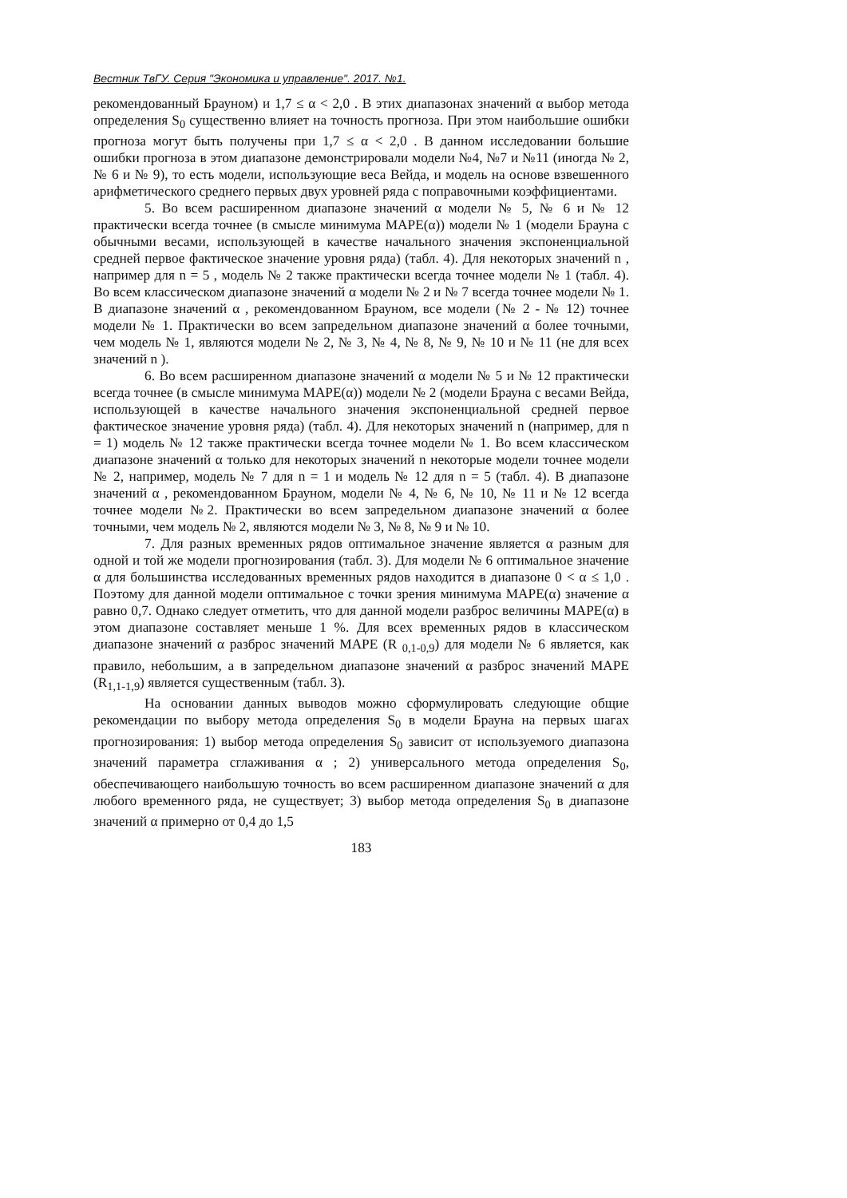Вестник ТвГУ. Серия "Экономика и управление". 2017. №1.
рекомендованный Брауном) и 1,7 ≤ α < 2,0 . В этих диапазонах значений α выбор метода определения S<sub>0</sub> существенно влияет на точность прогноза. При этом наибольшие ошибки прогноза могут быть получены при 1,7 ≤ α < 2,0 . В данном исследовании большие ошибки прогноза в этом диапазоне демонстрировали модели №4, №7 и №11 (иногда № 2, № 6 и № 9), то есть модели, использующие веса Вейда, и модель на основе взвешенного арифметического среднего первых двух уровней ряда с поправочными коэффициентами.
5. Во всем расширенном диапазоне значений α модели № 5, № 6 и № 12 практически всегда точнее (в смысле минимума MAPE(α)) модели № 1 (модели Брауна с обычными весами, использующей в качестве начального значения экспоненциальной средней первое фактическое значение уровня ряда) (табл. 4). Для некоторых значений n , например для n = 5 , модель № 2 также практически всегда точнее модели № 1 (табл. 4). Во всем классическом диапазоне значений α модели № 2 и № 7 всегда точнее модели № 1. В диапазоне значений α , рекомендованном Брауном, все модели (№ 2 - № 12) точнее модели № 1. Практически во всем запредельном диапазоне значений α более точными, чем модель № 1, являются модели № 2, № 3, № 4, № 8, № 9, № 10 и № 11 (не для всех значений n ).
6. Во всем расширенном диапазоне значений α модели № 5 и № 12 практически всегда точнее (в смысле минимума MAPE(α)) модели № 2 (модели Брауна с весами Вейда, использующей в качестве начального значения экспоненциальной средней первое фактическое значение уровня ряда) (табл. 4). Для некоторых значений n (например, для n = 1) модель № 12 также практически всегда точнее модели № 1. Во всем классическом диапазоне значений α только для некоторых значений n некоторые модели точнее модели № 2, например, модель № 7 для n = 1 и модель № 12 для n = 5 (табл. 4). В диапазоне значений α , рекомендованном Брауном, модели № 4, № 6, № 10, № 11 и № 12 всегда точнее модели №2. Практически во всем запредельном диапазоне значений α более точными, чем модель № 2, являются модели № 3, № 8, № 9 и № 10.
7. Для разных временных рядов оптимальное значение является α разным для одной и той же модели прогнозирования (табл. 3). Для модели № 6 оптимальное значение α для большинства исследованных временных рядов находится в диапазоне 0 < α ≤ 1,0 . Поэтому для данной модели оптимальное с точки зрения минимума MAPE(α) значение α равно 0,7. Однако следует отметить, что для данной модели разброс величины MAPE(α) в этом диапазоне составляет меньше 1 %. Для всех временных рядов в классическом диапазоне значений α разброс значений MAPE (R <sub>0,1-0,9</sub>) для модели № 6 является, как правило, небольшим, а в запредельном диапазоне значений α разброс значений MAPE (R<sub>1,1-1,9</sub>) является существенным (табл. 3).
На основании данных выводов можно сформулировать следующие общие рекомендации по выбору метода определения S<sub>0</sub> в модели Брауна на первых шагах прогнозирования: 1) выбор метода определения S<sub>0</sub> зависит от используемого диапазона значений параметра сглаживания α ; 2) универсального метода определения S<sub>0</sub>, обеспечивающего наибольшую точность во всем расширенном диапазоне значений α для любого временного ряда, не существует; 3) выбор метода определения S<sub>0</sub> в диапазоне значений α примерно от 0,4 до 1,5
183